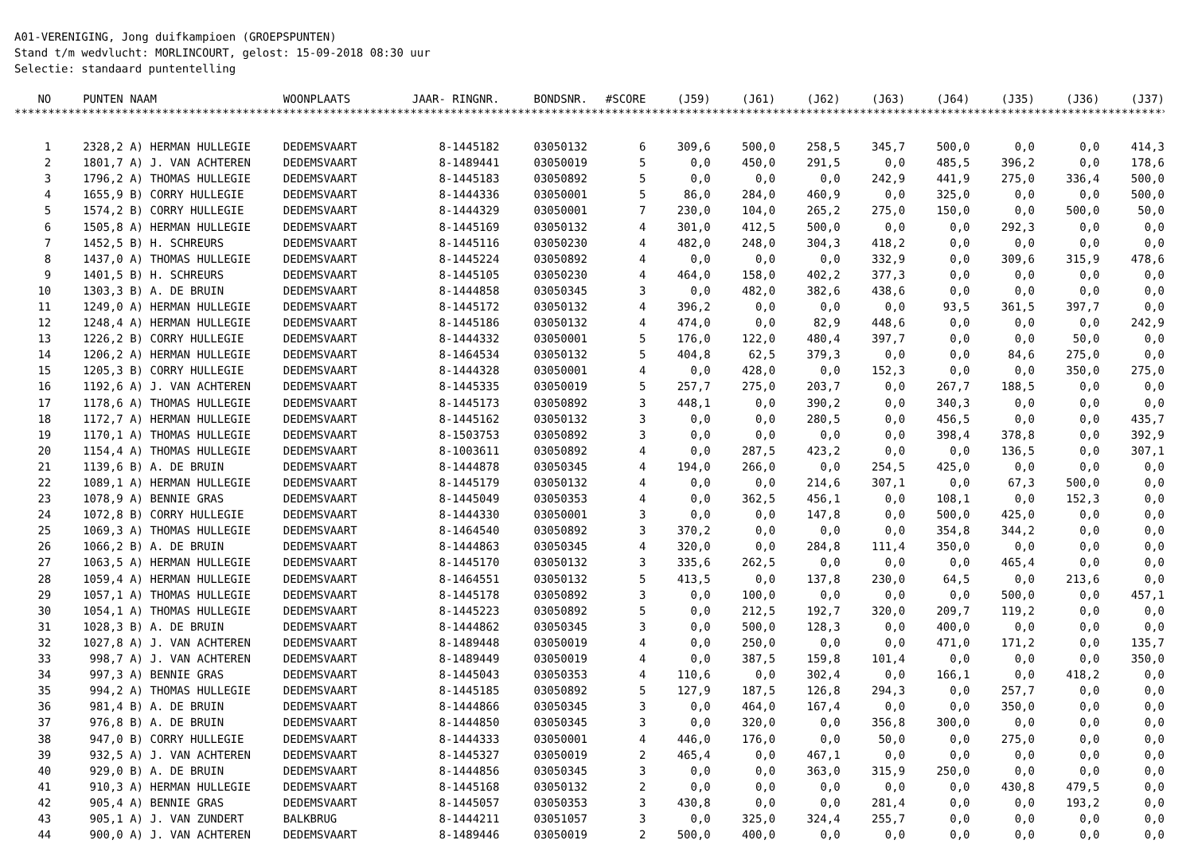A01-VERENIGING, Jong duifkampioen (GROEPSPUNTEN) Stand t/m wedvlucht: MORLINCOURT, gelost: 15-09-2018 08:30 uur Selectie: standaard puntentelling
| NO | PUNTEN | NAAM | WOONPLAATS | JAAR- RINGNR. | BONDSNR. | #SCORE | (J59) | (J61) | (J62) | (J63) | (J64) | (J35) | (J36) | (J37) |
| --- | --- | --- | --- | --- | --- | --- | --- | --- | --- | --- | --- | --- | --- | --- |
| ********************************************************************************************************************************************************************************* | | | | | | | | | | | | | | |
| 1 | 2328,2 | A) HERMAN HULLEGIE | DEDEMSVAART | 8-1445182 | 03050132 | 6 | 309,6 | 500,0 | 258,5 | 345,7 | 500,0 | 0,0 | 0,0 | 414,3 |
| 2 | 1801,7 | A) J. VAN ACHTEREN | DEDEMSVAART | 8-1489441 | 03050019 | 5 | 0,0 | 450,0 | 291,5 | 0,0 | 485,5 | 396,2 | 0,0 | 178,6 |
| 3 | 1796,2 | A) THOMAS HULLEGIE | DEDEMSVAART | 8-1445183 | 03050892 | 5 | 0,0 | 0,0 | 0,0 | 242,9 | 441,9 | 275,0 | 336,4 | 500,0 |
| 4 | 1655,9 | B) CORRY HULLEGIE | DEDEMSVAART | 8-1444336 | 03050001 | 5 | 86,0 | 284,0 | 460,9 | 0,0 | 325,0 | 0,0 | 0,0 | 500,0 |
| 5 | 1574,2 | B) CORRY HULLEGIE | DEDEMSVAART | 8-1444329 | 03050001 | 7 | 230,0 | 104,0 | 265,2 | 275,0 | 150,0 | 0,0 | 500,0 | 50,0 |
| 6 | 1505,8 | A) HERMAN HULLEGIE | DEDEMSVAART | 8-1445169 | 03050132 | 4 | 301,0 | 412,5 | 500,0 | 0,0 | 0,0 | 292,3 | 0,0 | 0,0 |
| 7 | 1452,5 | B) H. SCHREURS | DEDEMSVAART | 8-1445116 | 03050230 | 4 | 482,0 | 248,0 | 304,3 | 418,2 | 0,0 | 0,0 | 0,0 | 0,0 |
| 8 | 1437,0 | A) THOMAS HULLEGIE | DEDEMSVAART | 8-1445224 | 03050892 | 4 | 0,0 | 0,0 | 0,0 | 332,9 | 0,0 | 309,6 | 315,9 | 478,6 |
| 9 | 1401,5 | B) H. SCHREURS | DEDEMSVAART | 8-1445105 | 03050230 | 4 | 464,0 | 158,0 | 402,2 | 377,3 | 0,0 | 0,0 | 0,0 | 0,0 |
| 10 | 1303,3 | B) A. DE BRUIN | DEDEMSVAART | 8-1444858 | 03050345 | 3 | 0,0 | 482,0 | 382,6 | 438,6 | 0,0 | 0,0 | 0,0 | 0,0 |
| 11 | 1249,0 | A) HERMAN HULLEGIE | DEDEMSVAART | 8-1445172 | 03050132 | 4 | 396,2 | 0,0 | 0,0 | 0,0 | 93,5 | 361,5 | 397,7 | 0,0 |
| 12 | 1248,4 | A) HERMAN HULLEGIE | DEDEMSVAART | 8-1445186 | 03050132 | 4 | 474,0 | 0,0 | 82,9 | 448,6 | 0,0 | 0,0 | 0,0 | 242,9 |
| 13 | 1226,2 | B) CORRY HULLEGIE | DEDEMSVAART | 8-1444332 | 03050001 | 5 | 176,0 | 122,0 | 480,4 | 397,7 | 0,0 | 0,0 | 50,0 | 0,0 |
| 14 | 1206,2 | A) HERMAN HULLEGIE | DEDEMSVAART | 8-1464534 | 03050132 | 5 | 404,8 | 62,5 | 379,3 | 0,0 | 0,0 | 84,6 | 275,0 | 0,0 |
| 15 | 1205,3 | B) CORRY HULLEGIE | DEDEMSVAART | 8-1444328 | 03050001 | 4 | 0,0 | 428,0 | 0,0 | 152,3 | 0,0 | 0,0 | 350,0 | 275,0 |
| 16 | 1192,6 | A) J. VAN ACHTEREN | DEDEMSVAART | 8-1445335 | 03050019 | 5 | 257,7 | 275,0 | 203,7 | 0,0 | 267,7 | 188,5 | 0,0 | 0,0 |
| 17 | 1178,6 | A) THOMAS HULLEGIE | DEDEMSVAART | 8-1445173 | 03050892 | 3 | 448,1 | 0,0 | 390,2 | 0,0 | 340,3 | 0,0 | 0,0 | 0,0 |
| 18 | 1172,7 | A) HERMAN HULLEGIE | DEDEMSVAART | 8-1445162 | 03050132 | 3 | 0,0 | 0,0 | 280,5 | 0,0 | 456,5 | 0,0 | 0,0 | 435,7 |
| 19 | 1170,1 | A) THOMAS HULLEGIE | DEDEMSVAART | 8-1503753 | 03050892 | 3 | 0,0 | 0,0 | 0,0 | 0,0 | 398,4 | 378,8 | 0,0 | 392,9 |
| 20 | 1154,4 | A) THOMAS HULLEGIE | DEDEMSVAART | 8-1003611 | 03050892 | 4 | 0,0 | 287,5 | 423,2 | 0,0 | 0,0 | 136,5 | 0,0 | 307,1 |
| 21 | 1139,6 | B) A. DE BRUIN | DEDEMSVAART | 8-1444878 | 03050345 | 4 | 194,0 | 266,0 | 0,0 | 254,5 | 425,0 | 0,0 | 0,0 | 0,0 |
| 22 | 1089,1 | A) HERMAN HULLEGIE | DEDEMSVAART | 8-1445179 | 03050132 | 4 | 0,0 | 0,0 | 214,6 | 307,1 | 0,0 | 67,3 | 500,0 | 0,0 |
| 23 | 1078,9 | A) BENNIE GRAS | DEDEMSVAART | 8-1445049 | 03050353 | 4 | 0,0 | 362,5 | 456,1 | 0,0 | 108,1 | 0,0 | 152,3 | 0,0 |
| 24 | 1072,8 | B) CORRY HULLEGIE | DEDEMSVAART | 8-1444330 | 03050001 | 3 | 0,0 | 0,0 | 147,8 | 0,0 | 500,0 | 425,0 | 0,0 | 0,0 |
| 25 | 1069,3 | A) THOMAS HULLEGIE | DEDEMSVAART | 8-1464540 | 03050892 | 3 | 370,2 | 0,0 | 0,0 | 0,0 | 354,8 | 344,2 | 0,0 | 0,0 |
| 26 | 1066,2 | B) A. DE BRUIN | DEDEMSVAART | 8-1444863 | 03050345 | 4 | 320,0 | 0,0 | 284,8 | 111,4 | 350,0 | 0,0 | 0,0 | 0,0 |
| 27 | 1063,5 | A) HERMAN HULLEGIE | DEDEMSVAART | 8-1445170 | 03050132 | 3 | 335,6 | 262,5 | 0,0 | 0,0 | 0,0 | 465,4 | 0,0 | 0,0 |
| 28 | 1059,4 | A) HERMAN HULLEGIE | DEDEMSVAART | 8-1464551 | 03050132 | 5 | 413,5 | 0,0 | 137,8 | 230,0 | 64,5 | 0,0 | 213,6 | 0,0 |
| 29 | 1057,1 | A) THOMAS HULLEGIE | DEDEMSVAART | 8-1445178 | 03050892 | 3 | 0,0 | 100,0 | 0,0 | 0,0 | 0,0 | 500,0 | 0,0 | 457,1 |
| 30 | 1054,1 | A) THOMAS HULLEGIE | DEDEMSVAART | 8-1445223 | 03050892 | 5 | 0,0 | 212,5 | 192,7 | 320,0 | 209,7 | 119,2 | 0,0 | 0,0 |
| 31 | 1028,3 | B) A. DE BRUIN | DEDEMSVAART | 8-1444862 | 03050345 | 3 | 0,0 | 500,0 | 128,3 | 0,0 | 400,0 | 0,0 | 0,0 | 0,0 |
| 32 | 1027,8 | A) J. VAN ACHTEREN | DEDEMSVAART | 8-1489448 | 03050019 | 4 | 0,0 | 250,0 | 0,0 | 0,0 | 471,0 | 171,2 | 0,0 | 135,7 |
| 33 | 998,7 | A) J. VAN ACHTEREN | DEDEMSVAART | 8-1489449 | 03050019 | 4 | 0,0 | 387,5 | 159,8 | 101,4 | 0,0 | 0,0 | 0,0 | 350,0 |
| 34 | 997,3 | A) BENNIE GRAS | DEDEMSVAART | 8-1445043 | 03050353 | 4 | 110,6 | 0,0 | 302,4 | 0,0 | 166,1 | 0,0 | 418,2 | 0,0 |
| 35 | 994,2 | A) THOMAS HULLEGIE | DEDEMSVAART | 8-1445185 | 03050892 | 5 | 127,9 | 187,5 | 126,8 | 294,3 | 0,0 | 257,7 | 0,0 | 0,0 |
| 36 | 981,4 | B) A. DE BRUIN | DEDEMSVAART | 8-1444866 | 03050345 | 3 | 0,0 | 464,0 | 167,4 | 0,0 | 0,0 | 350,0 | 0,0 | 0,0 |
| 37 | 976,8 | B) A. DE BRUIN | DEDEMSVAART | 8-1444850 | 03050345 | 3 | 0,0 | 320,0 | 0,0 | 356,8 | 300,0 | 0,0 | 0,0 | 0,0 |
| 38 | 947,0 | B) CORRY HULLEGIE | DEDEMSVAART | 8-1444333 | 03050001 | 4 | 446,0 | 176,0 | 0,0 | 50,0 | 0,0 | 275,0 | 0,0 | 0,0 |
| 39 | 932,5 | A) J. VAN ACHTEREN | DEDEMSVAART | 8-1445327 | 03050019 | 2 | 465,4 | 0,0 | 467,1 | 0,0 | 0,0 | 0,0 | 0,0 | 0,0 |
| 40 | 929,0 | B) A. DE BRUIN | DEDEMSVAART | 8-1444856 | 03050345 | 3 | 0,0 | 0,0 | 363,0 | 315,9 | 250,0 | 0,0 | 0,0 | 0,0 |
| 41 | 910,3 | A) HERMAN HULLEGIE | DEDEMSVAART | 8-1445168 | 03050132 | 2 | 0,0 | 0,0 | 0,0 | 0,0 | 0,0 | 430,8 | 479,5 | 0,0 |
| 42 | 905,4 | A) BENNIE GRAS | DEDEMSVAART | 8-1445057 | 03050353 | 3 | 430,8 | 0,0 | 0,0 | 281,4 | 0,0 | 0,0 | 193,2 | 0,0 |
| 43 | 905,1 | A) J. VAN ZUNDERT | BALKBRUG | 8-1444211 | 03051057 | 3 | 0,0 | 325,0 | 324,4 | 255,7 | 0,0 | 0,0 | 0,0 | 0,0 |
| 44 | 900,0 | A) J. VAN ACHTEREN | DEDEMSVAART | 8-1489446 | 03050019 | 2 | 500,0 | 400,0 | 0,0 | 0,0 | 0,0 | 0,0 | 0,0 | 0,0 |